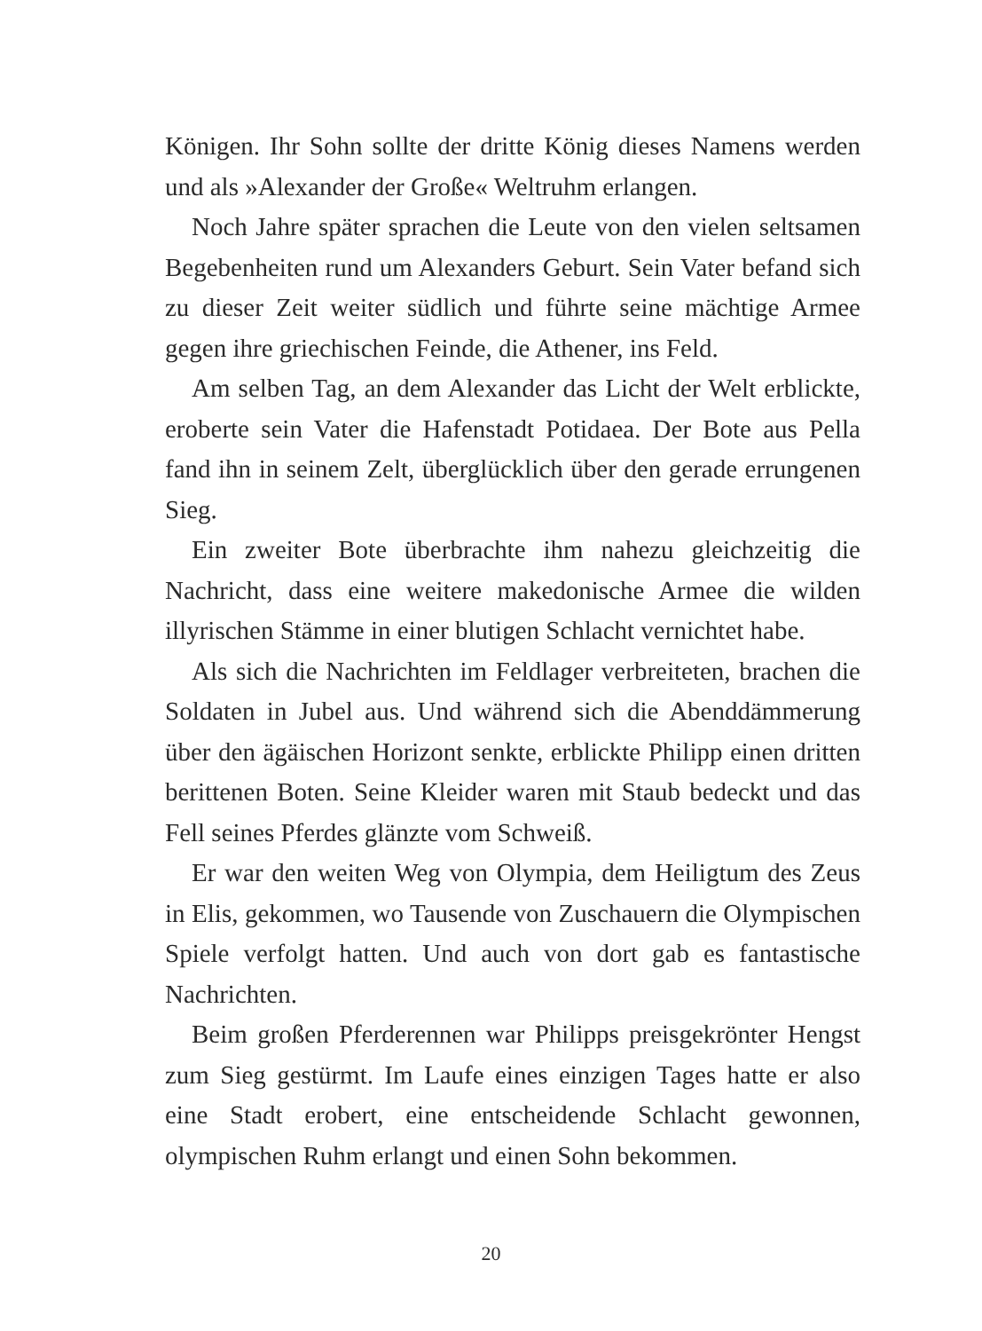Königen. Ihr Sohn sollte der dritte König dieses Namens werden und als »Alexander der Große« Weltruhm erlangen.
Noch Jahre später sprachen die Leute von den vielen seltsamen Begebenheiten rund um Alexanders Geburt. Sein Vater befand sich zu dieser Zeit weiter südlich und führte seine mächtige Armee gegen ihre griechischen Feinde, die Athener, ins Feld.
Am selben Tag, an dem Alexander das Licht der Welt erblickte, eroberte sein Vater die Hafenstadt Potidaea. Der Bote aus Pella fand ihn in seinem Zelt, überglücklich über den gerade errungenen Sieg.
Ein zweiter Bote überbrachte ihm nahezu gleichzeitig die Nachricht, dass eine weitere makedonische Armee die wilden illyrischen Stämme in einer blutigen Schlacht vernichtet habe.
Als sich die Nachrichten im Feldlager verbreiteten, brachen die Soldaten in Jubel aus. Und während sich die Abenddämmerung über den ägäischen Horizont senkte, erblickte Philipp einen dritten berittenen Boten. Seine Kleider waren mit Staub bedeckt und das Fell seines Pferdes glänzte vom Schweiß.
Er war den weiten Weg von Olympia, dem Heiligtum des Zeus in Elis, gekommen, wo Tausende von Zuschauern die Olympischen Spiele verfolgt hatten. Und auch von dort gab es fantastische Nachrichten.
Beim großen Pferderennen war Philipps preisgekrönter Hengst zum Sieg gestürmt. Im Laufe eines einzigen Tages hatte er also eine Stadt erobert, eine entscheidende Schlacht gewonnen, olympischen Ruhm erlangt und einen Sohn bekommen.
20